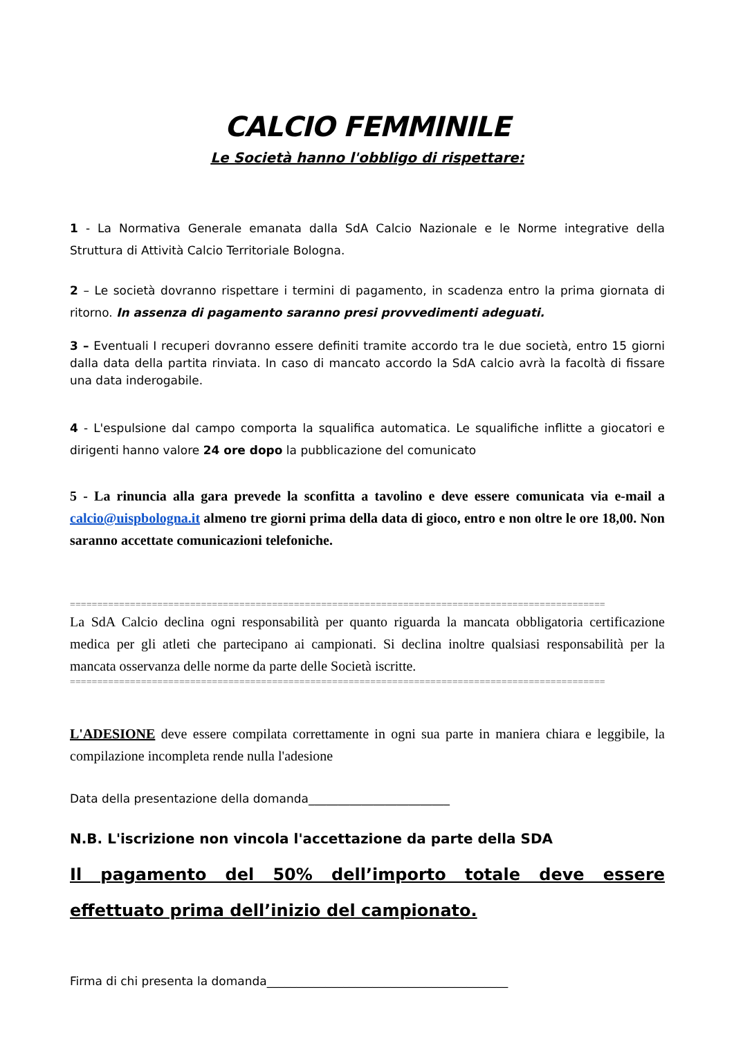CALCIO FEMMINILE
Le Società hanno l'obbligo di rispettare:
1 - La Normativa Generale emanata dalla SdA Calcio Nazionale e le Norme integrative della Struttura di Attività Calcio Territoriale Bologna.
2 – Le società dovranno rispettare i termini di pagamento, in scadenza entro la prima giornata di ritorno. In assenza di pagamento saranno presi provvedimenti adeguati.
3 – Eventuali I recuperi dovranno essere definiti tramite accordo tra le due società, entro 15 giorni dalla data della partita rinviata. In caso di mancato accordo la SdA calcio avrà la facoltà di fissare una data inderogabile.
4 - L'espulsione dal campo comporta la squalifica automatica. Le squalifiche inflitte a giocatori e dirigenti hanno valore 24 ore dopo la pubblicazione del comunicato
5 - La rinuncia alla gara prevede la sconfitta a tavolino e deve essere comunicata via e-mail a calcio@uispbologna.it almeno tre giorni prima della data di gioco, entro e non oltre le ore 18,00. Non saranno accettate comunicazioni telefoniche.
==================================================================================================
La SdA Calcio declina ogni responsabilità per quanto riguarda la mancata obbligatoria certificazione medica per gli atleti che partecipano ai campionati. Si declina inoltre qualsiasi responsabilità per la mancata osservanza delle norme da parte delle Società iscritte.
==================================================================================================
L'ADESIONE deve essere compilata correttamente in ogni sua parte in maniera chiara e leggibile, la compilazione incompleta rende nulla l'adesione
Data della presentazione della domanda________________________
N.B. L'iscrizione non vincola l'accettazione da parte della SDA
Il pagamento del 50% dell’importo totale deve essere effettuato prima dell’inizio del campionato.
Firma di chi presenta la domanda_________________________________________